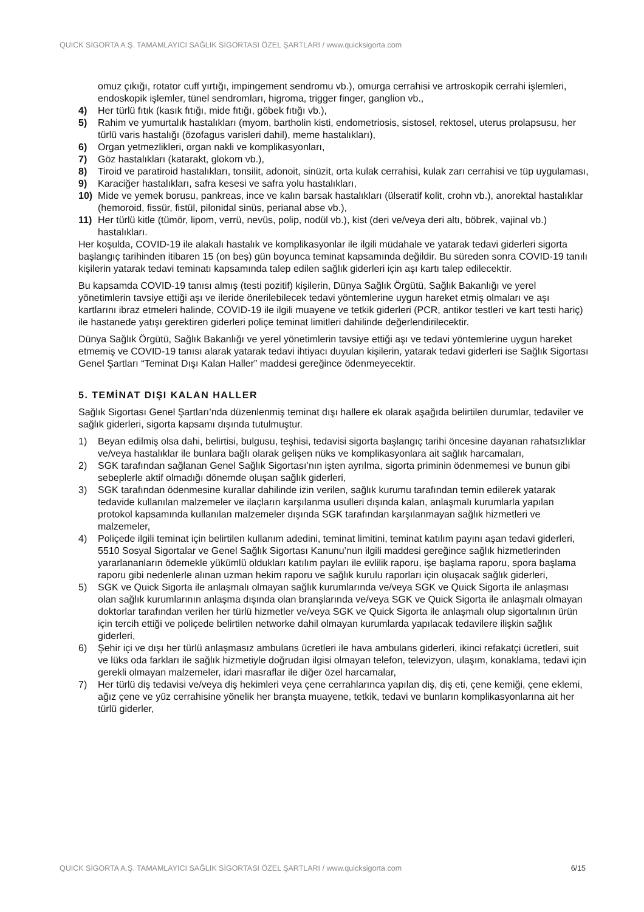QUICK SİGORTA A.Ş. TAMAMLAYICI SAĞLIK SİGORTASI ÖZEL ŞARTLARI / www.quicksigorta.com
omuz çıkığı, rotator cuff yırtığı, impingement sendromu vb.), omurga cerrahisi ve artroskopik cerrahi işlemleri, endoskopik işlemler, tünel sendromları, higroma, trigger finger, ganglion vb.,
4) Her türlü fıtık (kasık fıtığı, mide fıtığı, göbek fıtığı vb.),
5) Rahim ve yumurtalık hastalıkları (myom, bartholin kisti, endometriosis, sistosel, rektosel, uterus prolapsusu, her türlü varis hastalığı (özofagus varisleri dahil), meme hastalıkları),
6) Organ yetmezlikleri, organ nakli ve komplikasyonları,
7) Göz hastalıkları (katarakt, glokom vb.),
8) Tiroid ve paratiroid hastalıkları, tonsilit, adonoit, sinüzit, orta kulak cerrahisi, kulak zarı cerrahisi ve tüp uygulaması,
9) Karaciğer hastalıkları, safra kesesi ve safra yolu hastalıkları,
10) Mide ve yemek borusu, pankreas, ince ve kalın barsak hastalıkları (ülseratif kolit, crohn vb.), anorektal hastalıklar (hemoroid, fissür, fistül, pilonidal sinüs, perianal abse vb.),
11) Her türlü kitle (tümör, lipom, verrü, nevüs, polip, nodül vb.), kist (deri ve/veya deri altı, böbrek, vajinal vb.) hastalıkları.
Her koşulda, COVID-19 ile alakalı hastalık ve komplikasyonlar ile ilgili müdahale ve yatarak tedavi giderleri sigorta başlangıç tarihinden itibaren 15 (on beş) gün boyunca teminat kapsamında değildir. Bu süreden sonra COVID-19 tanılı kişilerin yatarak tedavi teminatı kapsamında talep edilen sağlık giderleri için aşı kartı talep edilecektir.
Bu kapsamda COVID-19 tanısı almış (testi pozitif) kişilerin, Dünya Sağlık Örgütü, Sağlık Bakanlığı ve yerel yönetimlerin tavsiye ettiği aşı ve ileride önerilebilecek tedavi yöntemlerine uygun hareket etmiş olmaları ve aşı kartlarını ibraz etmeleri halinde, COVID-19 ile ilgili muayene ve tetkik giderleri (PCR, antikor testleri ve kart testi hariç) ile hastanede yatışı gerektiren giderleri poliçe teminat limitleri dahilinde değerlendirilecektir.
Dünya Sağlık Örgütü, Sağlık Bakanlığı ve yerel yönetimlerin tavsiye ettiği aşı ve tedavi yöntemlerine uygun hareket etmemiş ve COVID-19 tanısı alarak yatarak tedavi ihtiyacı duyulan kişilerin, yatarak tedavi giderleri ise Sağlık Sigortası Genel Şartları “Teminat Dışı Kalan Haller” maddesi gereğince ödenmeyecektir.
5. TEMİNAT DIŞI KALAN HALLER
Sağlık Sigortası Genel Şartları’nda düzenlenmiş teminat dışı hallere ek olarak aşağıda belirtilen durumlar, tedaviler ve sağlık giderleri, sigorta kapsamı dışında tutulmuştur.
1) Beyan edilmiş olsa dahi, belirtisi, bulgusu, teşhisi, tedavisi sigorta başlangıç tarihi öncesine dayanan rahatsızlıklar ve/veya hastalıklar ile bunlara bağlı olarak gelişen nüks ve komplikasyonlara ait sağlık harcamaları,
2) SGK tarafından sağlanan Genel Sağlık Sigortası’nın işten ayrılma, sigorta priminin ödenmemesi ve bunun gibi sebeplerle aktif olmadığı dönemde oluşan sağlık giderleri,
3) SGK tarafından ödenmesine kurallar dahilinde izin verilen, sağlık kurumu tarafından temin edilerek yatarak tedavide kullanılan malzemeler ve ilaçların karşılanma usulleri dışında kalan, anlaşmalı kurumlarla yapılan protokol kapsamında kullanılan malzemeler dışında SGK tarafından karşılanmayan sağlık hizmetleri ve malzemeler,
4) Poliçede ilgili teminat için belirtilen kullanım adedini, teminat limitini, teminat katılım payını aşan tedavi giderleri, 5510 Sosyal Sigortalar ve Genel Sağlık Sigortası Kanunu’nun ilgili maddesi gereğince sağlık hizmetlerinden yararlananların ödemekle yükümlü oldukları katılım payları ile evlilik raporu, işe başlama raporu, spora başlama raporu gibi nedenlerle alınan uzman hekim raporu ve sağlık kurulu raporları için oluşacak sağlık giderleri,
5) SGK ve Quick Sigorta ile anlaşmalı olmayan sağlık kurumlarında ve/veya SGK ve Quick Sigorta ile anlaşması olan sağlık kurumlarının anlaşma dışında olan branşlarında ve/veya SGK ve Quick Sigorta ile anlaşmalı olmayan doktorlar tarafından verilen her türlü hizmetler ve/veya SGK ve Quick Sigorta ile anlaşmalı olup sigortalının ürün için tercih ettiği ve poliçede belirtilen networke dahil olmayan kurumlarda yapılacak tedavilere ilişkin sağlık giderleri,
6) Şehir içi ve dışı her türlü anlaşmasız ambulans ücretleri ile hava ambulans giderleri, ikinci refakatçi ücretleri, suit ve lüks oda farkları ile sağlık hizmetiyle doğrudan ilgisi olmayan telefon, televizyon, ulaşım, konaklama, tedavi için gerekli olmayan malzemeler, idari masraflar ile diğer özel harcamalar,
7) Her türlü diş tedavisi ve/veya diş hekimleri veya çene cerrahlarınca yapılan diş, diş eti, çene kemiği, çene eklemi, ağız çene ve yüz cerrahisine yönelik her branşta muayene, tetkik, tedavi ve bunların komplikasyonlarına ait her türlü giderler,
QUICK SİGORTA A.Ş. TAMAMLAYICI SAĞLIK SİGORTASI ÖZEL ŞARTLARI / www.quicksigorta.com 6/15